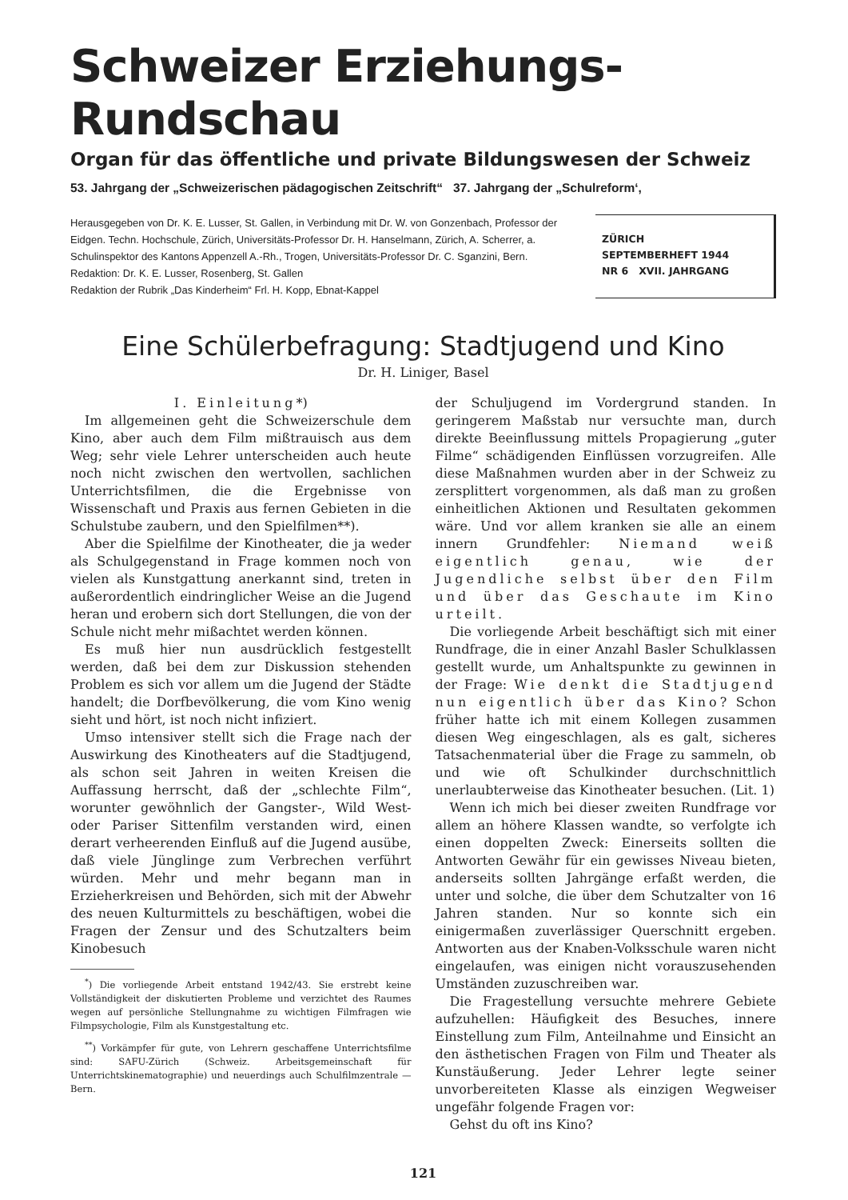Schweizer Erziehungs-Rundschau
Organ für das öffentliche und private Bildungswesen der Schweiz
53. Jahrgang der „Schweizerischen pädagogischen Zeitschrift“ 37. Jahrgang der „Schulreform‘,
Herausgegeben von Dr. K. E. Lusser, St. Gallen, in Verbindung mit Dr. W. von Gonzenbach, Professor der Eidgen. Techn. Hochschule, Zürich, Universitäts-Professor Dr. H. Hanselmann, Zürich, A. Scherrer, a. Schulinspektor des Kantons Appenzell A.-Rh., Trogen, Universitäts-Professor Dr. C. Sganzini, Bern. Redaktion: Dr. K. E. Lusser, Rosenberg, St. Gallen
Redaktion der Rubrik „Das Kinderheim“ Frl. H. Kopp, Ebnat-Kappel
ZÜRICH
SEPTEMBERHEFT 1944
NR 6 XVII. JAHRGANG
Eine Schülerbefragung: Stadtjugend und Kino
Dr. H. Liniger, Basel
I. Einleitung*)
Im allgemeinen geht die Schweizerschule dem Kino, aber auch dem Film mißtrauisch aus dem Weg; sehr viele Lehrer unterscheiden auch heute noch nicht zwischen den wertvollen, sachlichen Unterrichtsfilmen, die die Ergebnisse von Wissenschaft und Praxis aus fernen Gebieten in die Schulstube zaubern, und den Spielfilmen**).
Aber die Spielfilme der Kinotheater, die ja weder als Schulgegenstand in Frage kommen noch von vielen als Kunstgattung anerkannt sind, treten in außerordentlich eindringlicher Weise an die Jugend heran und erobern sich dort Stellungen, die von der Schule nicht mehr mißachtet werden können.
Es muß hier nun ausdrücklich festgestellt werden, daß bei dem zur Diskussion stehenden Problem es sich vor allem um die Jugend der Städte handelt; die Dorfbevölkerung, die vom Kino wenig sieht und hört, ist noch nicht infiziert.
Umso intensiver stellt sich die Frage nach der Auswirkung des Kinotheaters auf die Stadtjugend, als schon seit Jahren in weiten Kreisen die Auffassung herrscht, daß der „schlechte Film“, worunter gewöhnlich der Gangster-, Wild West- oder Pariser Sittenfilm verstanden wird, einen derart verheerenden Einfluß auf die Jugend ausübe, daß viele Jünglinge zum Verbrechen verführt würden. Mehr und mehr begann man in Erzieherkreisen und Behörden, sich mit der Abwehr des neuen Kulturmittels zu beschäftigen, wobei die Fragen der Zensur und des Schutzalters beim Kinobesuch
<sup>*</sup>) Die vorliegende Arbeit entstand 1942/43. Sie erstrebt keine Vollständigkeit der diskutierten Probleme und verzichtet des Raumes wegen auf persönliche Stellungnahme zu wichtigen Filmfragen wie Filmpsychologie, Film als Kunstgestaltung etc.
<sup>**</sup>) Vorkämpfer für gute, von Lehrern geschaffene Unterrichtsfilme sind: SAFU-Zürich (Schweiz. Arbeitsgemeinschaft für Unterrichtskinematographie) und neuerdings auch Schulfilmzentrale — Bern.
der Schuljugend im Vordergrund standen. In geringerem Maßstab nur versuchte man, durch direkte Beeinflussung mittels Propagierung „guter Filme“ schädigenden Einflüssen vorzugreifen. Alle diese Maßnahmen wurden aber in der Schweiz zu zersplittert vorgenommen, als daß man zu großen einheitlichen Aktionen und Resultaten gekommen wäre. Und vor allem kranken sie alle an einem innern Grundfehler: Niemand weiß eigentlich genau, wie der Jugendliche selbst über den Film und über das Geschaute im Kino urteilt.
Die vorliegende Arbeit beschäftigt sich mit einer Rundfrage, die in einer Anzahl Basler Schulklassen gestellt wurde, um Anhaltspunkte zu gewinnen in der Frage: Wie denkt die Stadtjugend nun eigentlich über das Kino? Schon früher hatte ich mit einem Kollegen zusammen diesen Weg eingeschlagen, als es galt, sicheres Tatsachenmaterial über die Frage zu sammeln, ob und wie oft Schulkinder durchschnittlich unerlaubterweise das Kinotheater besuchen. (Lit. 1)
Wenn ich mich bei dieser zweiten Rundfrage vor allem an höhere Klassen wandte, so verfolgte ich einen doppelten Zweck: Einerseits sollten die Antworten Gewähr für ein gewisses Niveau bieten, anderseits sollten Jahrgänge erfaßt werden, die unter und solche, die über dem Schutzalter von 16 Jahren standen. Nur so konnte sich ein einigermaßen zuverlässiger Querschnitt ergeben. Antworten aus der Knaben-Volksschule waren nicht eingelaufen, was einigen nicht vorauszusehenden Umständen zuzuschreiben war.
Die Fragestellung versuchte mehrere Gebiete aufzuhellen: Häufigkeit des Besuches, innere Einstellung zum Film, Anteilnahme und Einsicht an den ästhetischen Fragen von Film und Theater als Kunstäußerung. Jeder Lehrer legte seiner unvorbereiteten Klasse als einzigen Wegweiser ungefähr folgende Fragen vor:
Gehst du oft ins Kino?
121